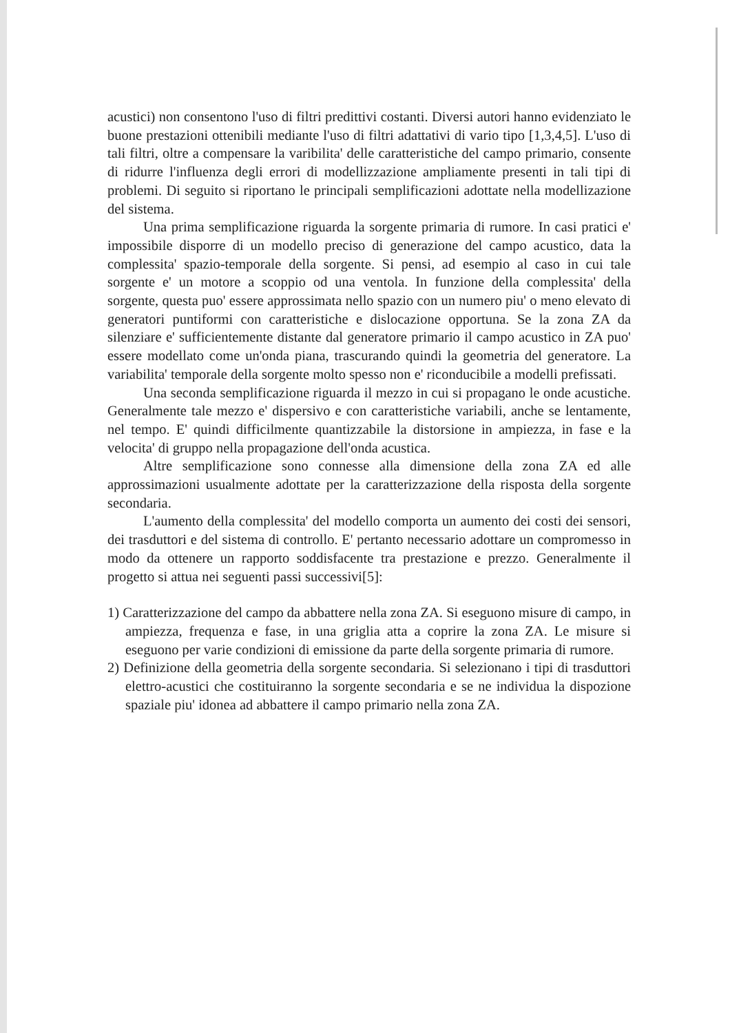acustici) non consentono l'uso di filtri predittivi costanti. Diversi autori hanno evidenziato le buone prestazioni ottenibili mediante l'uso di filtri adattativi di vario tipo [1,3,4,5]. L'uso di tali filtri, oltre a compensare la varibilita' delle caratteristiche del campo primario, consente di ridurre l'influenza degli errori di modellizzazione ampliamente presenti in tali tipi di problemi. Di seguito si riportano le principali semplificazioni adottate nella modellizazione del sistema.
Una prima semplificazione riguarda la sorgente primaria di rumore. In casi pratici e' impossibile disporre di un modello preciso di generazione del campo acustico, data la complessita' spazio-temporale della sorgente. Si pensi, ad esempio al caso in cui tale sorgente e' un motore a scoppio od una ventola. In funzione della complessita' della sorgente, questa puo' essere approssimata nello spazio con un numero piu' o meno elevato di generatori puntiformi con caratteristiche e dislocazione opportuna. Se la zona ZA da silenziare e' sufficientemente distante dal generatore primario il campo acustico in ZA puo' essere modellato come un'onda piana, trascurando quindi la geometria del generatore. La variabilita' temporale della sorgente molto spesso non e' riconducibile a modelli prefissati.
Una seconda semplificazione riguarda il mezzo in cui si propagano le onde acustiche. Generalmente tale mezzo e' dispersivo e con caratteristiche variabili, anche se lentamente, nel tempo. E' quindi difficilmente quantizzabile la distorsione in ampiezza, in fase e la velocita' di gruppo nella propagazione dell'onda acustica.
Altre semplificazione sono connesse alla dimensione della zona ZA ed alle approssimazioni usualmente adottate per la caratterizzazione della risposta della sorgente secondaria.
L'aumento della complessita' del modello comporta un aumento dei costi dei sensori, dei trasduttori e del sistema di controllo. E' pertanto necessario adottare un compromesso in modo da ottenere un rapporto soddisfacente tra prestazione e prezzo. Generalmente il progetto si attua nei seguenti passi successivi[5]:
1) Caratterizzazione del campo da abbattere nella zona ZA. Si eseguono misure di campo, in ampiezza, frequenza e fase, in una griglia atta a coprire la zona ZA. Le misure si eseguono per varie condizioni di emissione da parte della sorgente primaria di rumore.
2) Definizione della geometria della sorgente secondaria. Si selezionano i tipi di trasduttori elettro-acustici che costituiranno la sorgente secondaria e se ne individua la dispozione spaziale piu' idonea ad abbattere il campo primario nella zona ZA.